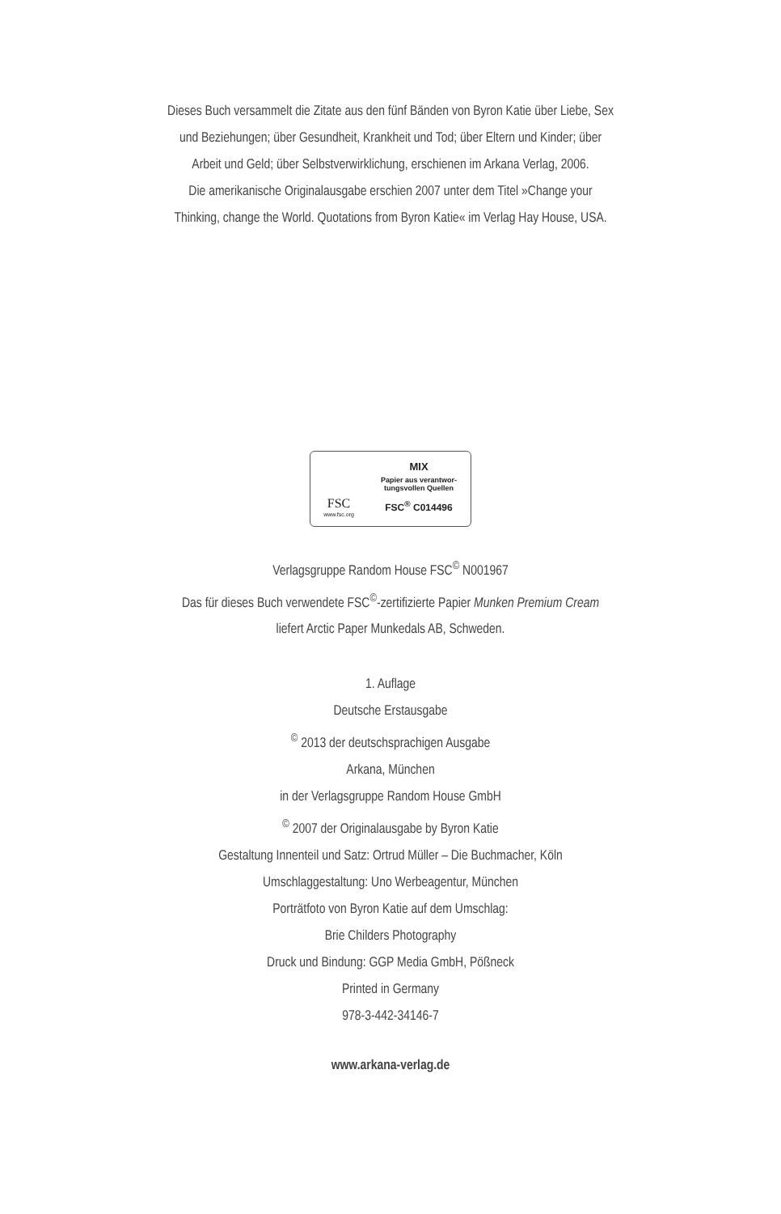Dieses Buch versammelt die Zitate aus den fünf Bänden von Byron Katie über Liebe, Sex
und Beziehungen; über Gesundheit, Krankheit und Tod; über Eltern und Kinder; über
Arbeit und Geld; über Selbstverwirklichung, erschienen im Arkana Verlag, 2006.
Die amerikanische Originalausgabe erschien 2007 unter dem Titel »Change your
Thinking, change the World. Quotations from Byron Katie« im Verlag Hay House, USA.
FSC
www.fsc.org
MIX
Papier aus verantwor-
tungsvollen Quellen
FSC<sup>®</sup> C014496
Verlagsgruppe Random House FSC<sup>©</sup> N001967
Das für dieses Buch verwendete FSC<sup>©</sup>-zertifizierte Papier Munken Premium Cream
liefert Arctic Paper Munkedals AB, Schweden.
1. Auflage
Deutsche Erstausgabe
<sup>©</sup> 2013 der deutschsprachigen Ausgabe
Arkana, München
in der Verlagsgruppe Random House GmbH
<sup>©</sup> 2007 der Originalausgabe by Byron Katie
Gestaltung Innenteil und Satz: Ortrud Müller – Die Buchmacher, Köln
Umschlaggestaltung: Uno Werbeagentur, München
Porträtfoto von Byron Katie auf dem Umschlag:
Brie Childers Photography
Druck und Bindung: GGP Media GmbH, Pößneck
Printed in Germany
978-3-442-34146-7
www.arkana-verlag.de